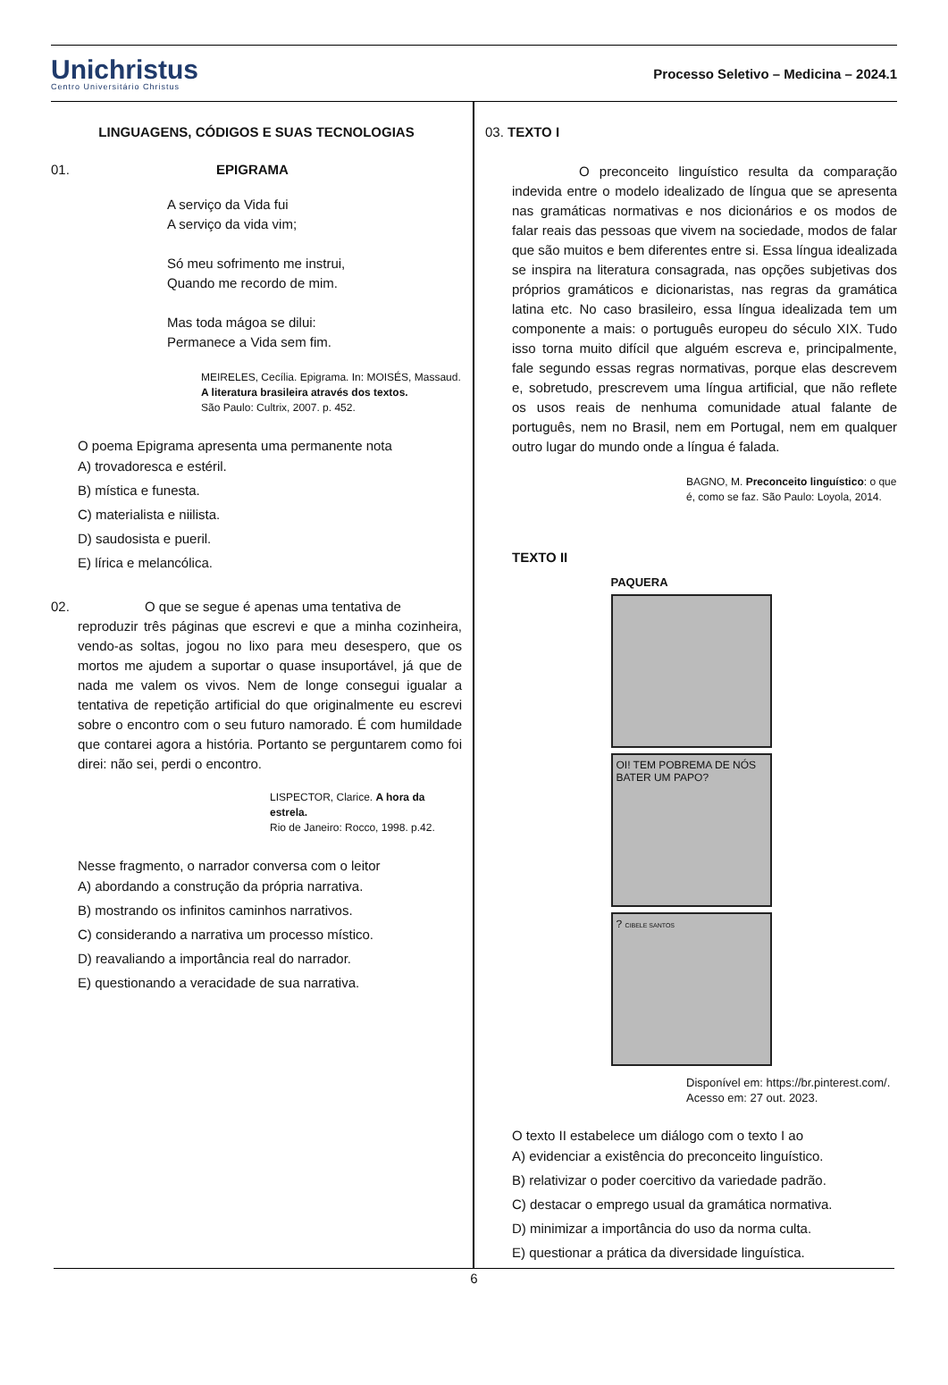Unichristus
Centro Universitário Christus
Processo Seletivo – Medicina – 2024.1
LINGUAGENS, CÓDIGOS E SUAS TECNOLOGIAS
01. EPIGRAMA
A serviço da Vida fui
A serviço da vida vim;
Só meu sofrimento me instrui,
Quando me recordo de mim.
Mas toda mágoa se dilui:
Permanece a Vida sem fim.
MEIRELES, Cecília. Epigrama. In: MOISÉS, Massaud.
A literatura brasileira através dos textos.
São Paulo: Cultrix, 2007. p. 452.
O poema Epigrama apresenta uma permanente nota
A) trovadoresca e estéril.
B) mística e funesta.
C) materialista e niilista.
D) saudosista e pueril.
E) lírica e melancólica.
02. O que se segue é apenas uma tentativa de
reproduzir três páginas que escrevi e que a minha cozinheira, vendo-as soltas, jogou no lixo para meu desespero, que os mortos me ajudem a suportar o quase insuportável, já que de nada me valem os vivos. Nem de longe consegui igualar a tentativa de repetição artificial do que originalmente eu escrevi sobre o encontro com o seu futuro namorado. É com humildade que contarei agora a história. Portanto se perguntarem como foi direi: não sei, perdi o encontro.
LISPECTOR, Clarice. A hora da estrela.
Rio de Janeiro: Rocco, 1998. p.42.
Nesse fragmento, o narrador conversa com o leitor
A) abordando a construção da própria narrativa.
B) mostrando os infinitos caminhos narrativos.
C) considerando a narrativa um processo místico.
D) reavaliando a importância real do narrador.
E) questionando a veracidade de sua narrativa.
03. TEXTO I
O preconceito linguístico resulta da comparação indevida entre o modelo idealizado de língua que se apresenta nas gramáticas normativas e nos dicionários e os modos de falar reais das pessoas que vivem na sociedade, modos de falar que são muitos e bem diferentes entre si. Essa língua idealizada se inspira na literatura consagrada, nas opções subjetivas dos próprios gramáticos e dicionaristas, nas regras da gramática latina etc. No caso brasileiro, essa língua idealizada tem um componente a mais: o português europeu do século XIX. Tudo isso torna muito difícil que alguém escreva e, principalmente, fale segundo essas regras normativas, porque elas descrevem e, sobretudo, prescrevem uma língua artificial, que não reflete os usos reais de nenhuma comunidade atual falante de português, nem no Brasil, nem em Portugal, nem em qualquer outro lugar do mundo onde a língua é falada.
BAGNO, M. Preconceito linguístico: o que
é, como se faz. São Paulo: Loyola, 2014.
TEXTO II
PAQUERA
OI! TEM POBREMA DE NÓS BATER UM PAPO?
? CIBELE SANTOS
Disponível em: https://br.pinterest.com/.
Acesso em: 27 out. 2023.
O texto II estabelece um diálogo com o texto I ao
A) evidenciar a existência do preconceito linguístico.
B) relativizar o poder coercitivo da variedade padrão.
C) destacar o emprego usual da gramática normativa.
D) minimizar a importância do uso da norma culta.
E) questionar a prática da diversidade linguística.
6